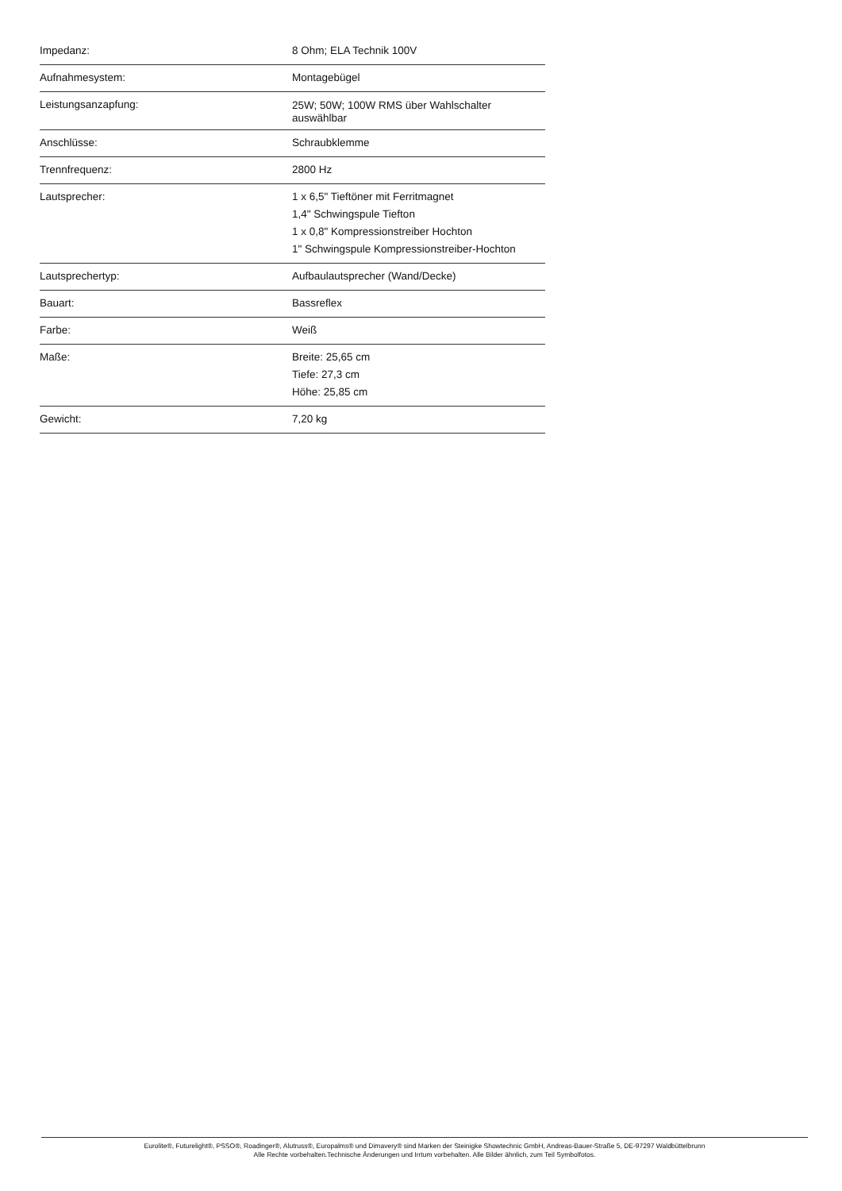| Impedanz: | 8 Ohm; ELA Technik 100V |
| Aufnahmesystem: | Montagebügel |
| Leistungsanzapfung: | 25W; 50W; 100W RMS über Wahlschalter auswählbar |
| Anschlüsse: | Schraubklemme |
| Trennfrequenz: | 2800 Hz |
| Lautsprecher: | 1 x 6,5" Tieftöner mit Ferritmagnet 1,4" Schwingspule Tiefton 1 x 0,8" Kompressionstreiber Hochton 1" Schwingspule Kompressionstreiber-Hochton |
| Lautsprechertyp: | Aufbaulautsprecher (Wand/Decke) |
| Bauart: | Bassreflex |
| Farbe: | Weiß |
| Maße: | Breite: 25,65 cm Tiefe: 27,3 cm Höhe: 25,85 cm |
| Gewicht: | 7,20 kg |
Eurolite®, Futurelight®, PSSO®, Roadinger®, Alutruss®, Europalms® und Dimavery® sind Marken der Steinigke Showtechnic GmbH, Andreas-Bauer-Straße 5, DE-97297 Waldbüttelbrunn
Alle Rechte vorbehalten.Technische Änderungen und Irrtum vorbehalten. Alle Bilder ähnlich, zum Teil Symbolfotos.